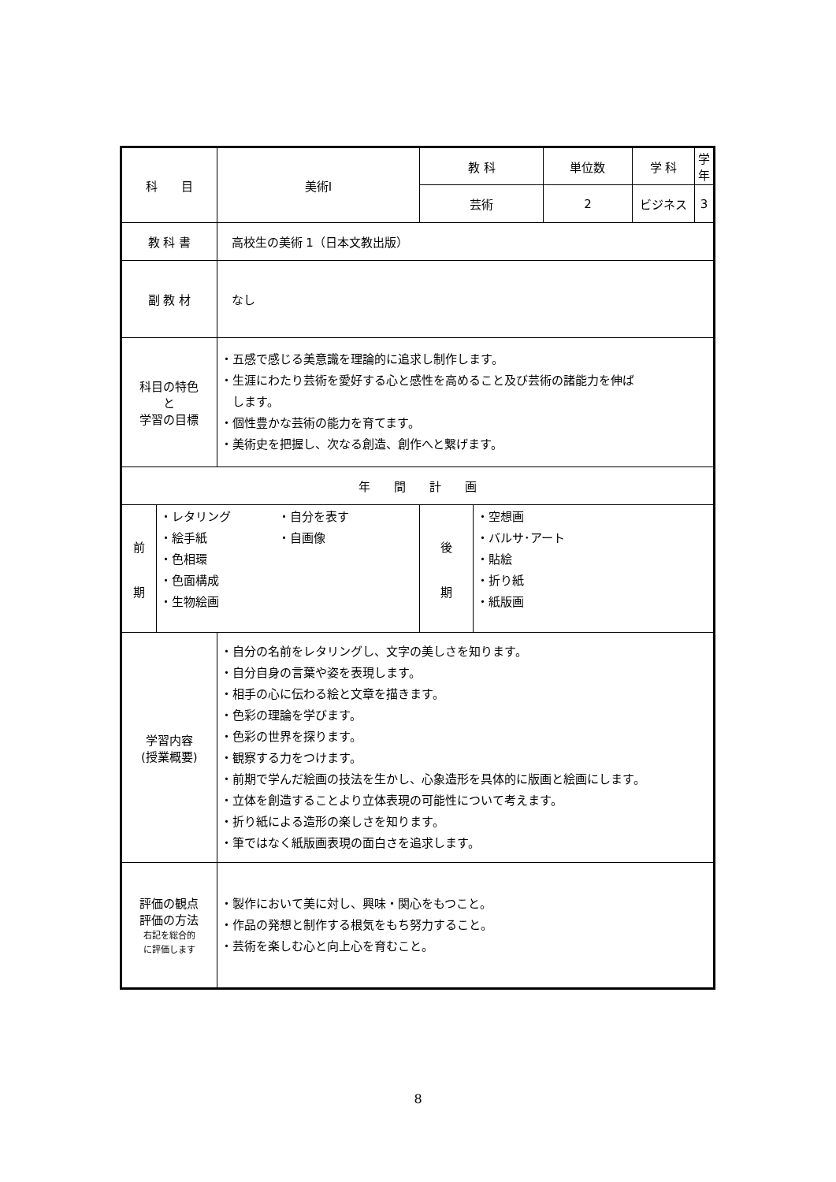| 科 目 | | 美術Ⅰ | 教 科 | | 単位数 | 学 科 | 学年 |
| | | | 芸術 | | 2 | ビジネス | 3 |
| 教 科 書 | | 高校生の美術 1（日本文教出版） | | | | | |
| 副 教 材 | | なし | | | | | |
| 科目の特色 と 学習の目標 | | ・五感で感じる美意識を理論的に追求し制作します。 ・生涯にわたり芸術を愛好する心と感性を高めること及び芸術の諸能力を伸ば します。 ・個性豊かな芸術の能力を育てます。 ・美術史を把握し、次なる創造、創作へと繋げます。 | | | | | |
| 年 間 計 画 | | | | | | | |
| 前 期 | ・レタリング ・絵手紙 ・色相環 ・色面構成 ・生物絵画 ・自分を表す ・自画像 | | 後 期 | ・空想画 ・バルサ･アート ・貼絵 ・折り紙 ・紙版画 | | | |
| 学習内容 (授業概要) | | ・自分の名前をレタリングし、文字の美しさを知ります。 ・自分自身の言葉や姿を表現します。 ・相手の心に伝わる絵と文章を描きます。 ・色彩の理論を学びます。 ・色彩の世界を探ります。 ・観察する力をつけます。 ・前期で学んだ絵画の技法を生かし、心象造形を具体的に版画と絵画にします。 ・立体を創造することより立体表現の可能性について考えます。 ・折り紙による造形の楽しさを知ります。 ・筆ではなく紙版画表現の面白さを追求します。 | | | | | |
| 評価の観点 評価の方法 右記を総合的 に評価します | | ・製作において美に対し、興味・関心をもつこと。 ・作品の発想と制作する根気をもち努力すること。 ・芸術を楽しむ心と向上心を育むこと。 | | | | | |
8